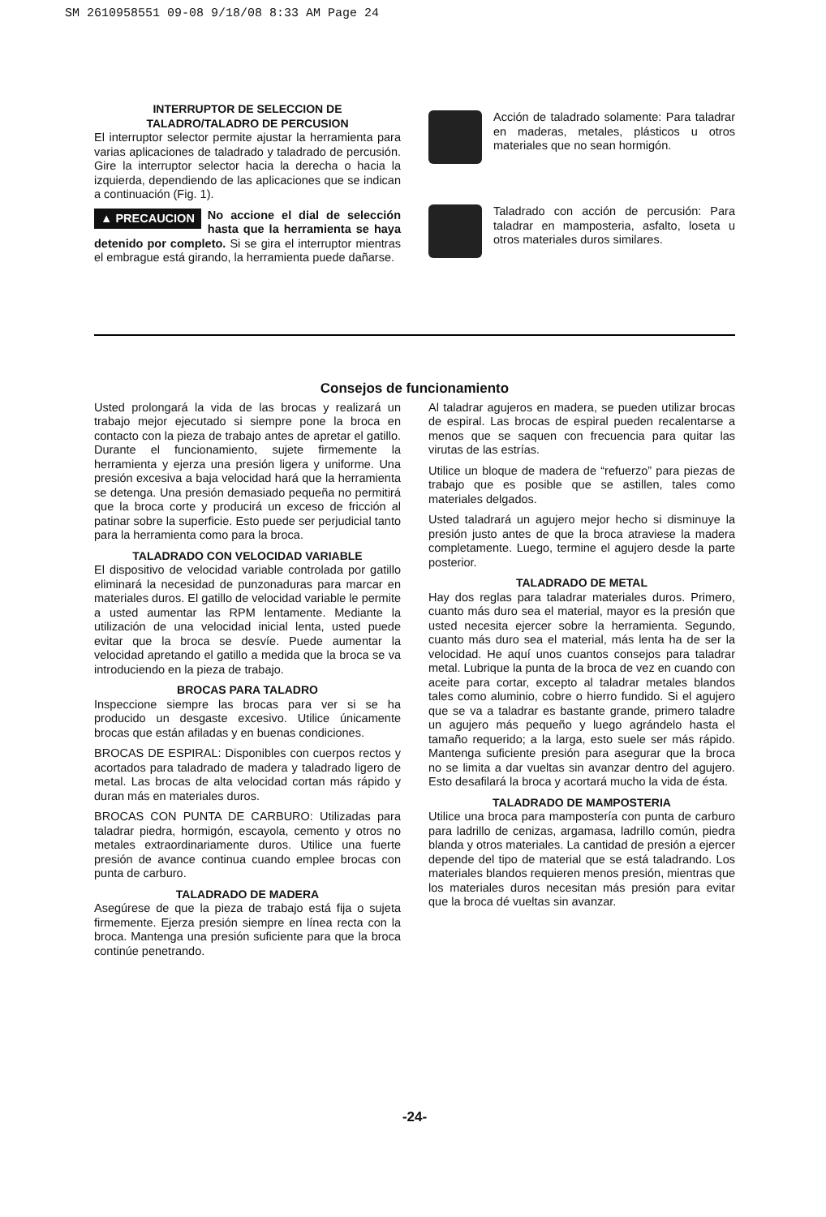SM 2610958551 09-08 9/18/08 8:33 AM Page 24
INTERRUPTOR DE SELECCION DE
TALADRO/TALADRO DE PERCUSION
El interruptor selector permite ajustar la herramienta para varias aplicaciones de taladrado y taladrado de percusión. Gire la interruptor selector hacia la derecha o hacia la izquierda, dependiendo de las aplicaciones que se indican a continuación (Fig. 1).
▲ PRECAUCION No accione el dial de selección hasta que la herramienta se haya detenido por completo. Si se gira el interruptor mientras el embrague está girando, la herramienta puede dañarse.
Acción de taladrado solamente: Para taladrar en maderas, metales, plásticos u otros materiales que no sean hormigón.
Taladrado con acción de percusión: Para taladrar en mamposteria, asfalto, loseta u otros materiales duros similares.
Consejos de funcionamiento
Usted prolongará la vida de las brocas y realizará un trabajo mejor ejecutado si siempre pone la broca en contacto con la pieza de trabajo antes de apretar el gatillo. Durante el funcionamiento, sujete firmemente la herramienta y ejerza una presión ligera y uniforme. Una presión excesiva a baja velocidad hará que la herramienta se detenga. Una presión demasiado pequeña no permitirá que la broca corte y producirá un exceso de fricción al patinar sobre la superficie. Esto puede ser perjudicial tanto para la herramienta como para la broca.
TALADRADO CON VELOCIDAD VARIABLE
El dispositivo de velocidad variable controlada por gatillo eliminará la necesidad de punzonaduras para marcar en materiales duros. El gatillo de velocidad variable le permite a usted aumentar las RPM lentamente. Mediante la utilización de una velocidad inicial lenta, usted puede evitar que la broca se desvíe. Puede aumentar la velocidad apretando el gatillo a medida que la broca se va introduciendo en la pieza de trabajo.
BROCAS PARA TALADRO
Inspeccione siempre las brocas para ver si se ha producido un desgaste excesivo. Utilice únicamente brocas que están afiladas y en buenas condiciones.
BROCAS DE ESPIRAL: Disponibles con cuerpos rectos y acortados para taladrado de madera y taladrado ligero de metal. Las brocas de alta velocidad cortan más rápido y duran más en materiales duros.
BROCAS CON PUNTA DE CARBURO: Utilizadas para taladrar piedra, hormigón, escayola, cemento y otros no metales extraordinariamente duros. Utilice una fuerte presión de avance continua cuando emplee brocas con punta de carburo.
TALADRADO DE MADERA
Asegúrese de que la pieza de trabajo está fija o sujeta firmemente. Ejerza presión siempre en línea recta con la broca. Mantenga una presión suficiente para que la broca continúe penetrando.
Al taladrar agujeros en madera, se pueden utilizar brocas de espiral. Las brocas de espiral pueden recalentarse a menos que se saquen con frecuencia para quitar las virutas de las estrías.
Utilice un bloque de madera de “refuerzo” para piezas de trabajo que es posible que se astillen, tales como materiales delgados.
Usted taladrará un agujero mejor hecho si disminuye la presión justo antes de que la broca atraviese la madera completamente. Luego, termine el agujero desde la parte posterior.
TALADRADO DE METAL
Hay dos reglas para taladrar materiales duros. Primero, cuanto más duro sea el material, mayor es la presión que usted necesita ejercer sobre la herramienta. Segundo, cuanto más duro sea el material, más lenta ha de ser la velocidad. He aquí unos cuantos consejos para taladrar metal. Lubrique la punta de la broca de vez en cuando con aceite para cortar, excepto al taladrar metales blandos tales como aluminio, cobre o hierro fundido. Si el agujero que se va a taladrar es bastante grande, primero taladre un agujero más pequeño y luego agrándelo hasta el tamaño requerido; a la larga, esto suele ser más rápido. Mantenga suficiente presión para asegurar que la broca no se limita a dar vueltas sin avanzar dentro del agujero. Esto desafilará la broca y acortará mucho la vida de ésta.
TALADRADO DE MAMPOSTERIA
Utilice una broca para mampostería con punta de carburo para ladrillo de cenizas, argamasa, ladrillo común, piedra blanda y otros materiales. La cantidad de presión a ejercer depende del tipo de material que se está taladrando. Los materiales blandos requieren menos presión, mientras que los materiales duros necesitan más presión para evitar que la broca dé vueltas sin avanzar.
-24-